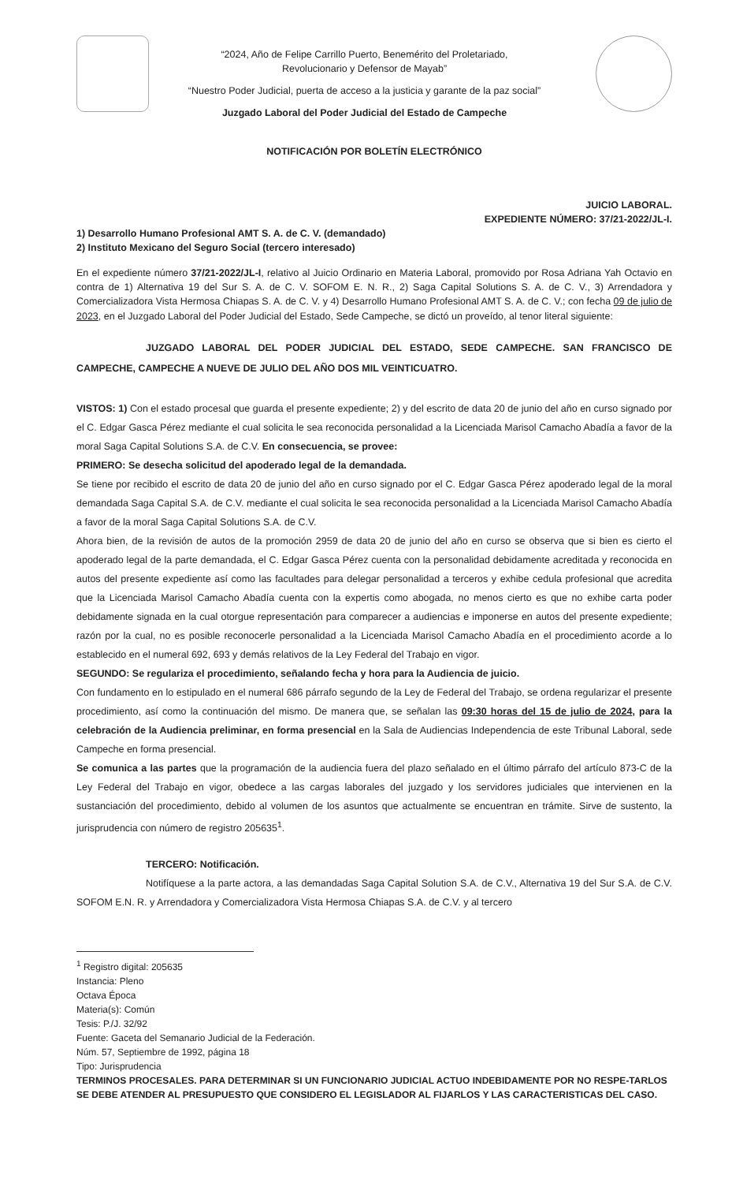“2024, Año de Felipe Carrillo Puerto, Benemérito del Proletariado,
Revolucionario y Defensor de Mayab”
“Nuestro Poder Judicial, puerta de acceso a la justicia y garante de la paz social”
Juzgado Laboral del Poder Judicial del Estado de Campeche
NOTIFICACIÓN POR BOLETÍN ELECTRÓNICO
JUICIO LABORAL.
EXPEDIENTE NÚMERO: 37/21-2022/JL-I.
1) Desarrollo Humano Profesional AMT S. A. de C. V. (demandado)
2) Instituto Mexicano del Seguro Social (tercero interesado)
En el expediente número 37/21-2022/JL-I, relativo al Juicio Ordinario en Materia Laboral, promovido por Rosa Adriana Yah Octavio en contra de 1) Alternativa 19 del Sur S. A. de C. V. SOFOM E. N. R., 2) Saga Capital Solutions S. A. de C. V., 3) Arrendadora y Comercializadora Vista Hermosa Chiapas S. A. de C. V. y 4) Desarrollo Humano Profesional AMT S. A. de C. V.; con fecha 09 de julio de 2023, en el Juzgado Laboral del Poder Judicial del Estado, Sede Campeche, se dictó un proveído, al tenor literal siguiente:
JUZGADO LABORAL DEL PODER JUDICIAL DEL ESTADO, SEDE CAMPECHE. SAN FRANCISCO DE CAMPECHE, CAMPECHE A NUEVE DE JULIO DEL AÑO DOS MIL VEINTICUATRO.
VISTOS: 1) Con el estado procesal que guarda el presente expediente; 2) y del escrito de data 20 de junio del año en curso signado por el C. Edgar Gasca Pérez mediante el cual solicita le sea reconocida personalidad a la Licenciada Marisol Camacho Abadía a favor de la moral Saga Capital Solutions S.A. de C.V. En consecuencia, se provee:
PRIMERO: Se desecha solicitud del apoderado legal de la demandada.
Se tiene por recibido el escrito de data 20 de junio del año en curso signado por el C. Edgar Gasca Pérez apoderado legal de la moral demandada Saga Capital S.A. de C.V. mediante el cual solicita le sea reconocida personalidad a la Licenciada Marisol Camacho Abadía a favor de la moral Saga Capital Solutions S.A. de C.V.
Ahora bien, de la revisión de autos de la promoción 2959 de data 20 de junio del año en curso se observa que si bien es cierto el apoderado legal de la parte demandada, el C. Edgar Gasca Pérez cuenta con la personalidad debidamente acreditada y reconocida en autos del presente expediente así como las facultades para delegar personalidad a terceros y exhibe cedula profesional que acredita que la Licenciada Marisol Camacho Abadía cuenta con la expertis como abogada, no menos cierto es que no exhibe carta poder debidamente signada en la cual otorgue representación para comparecer a audiencias e imponerse en autos del presente expediente; razón por la cual, no es posible reconocerle personalidad a la Licenciada Marisol Camacho Abadía en el procedimiento acorde a lo establecido en el numeral 692, 693 y demás relativos de la Ley Federal del Trabajo en vigor.
SEGUNDO: Se regulariza el procedimiento, señalando fecha y hora para la Audiencia de juicio.
Con fundamento en lo estipulado en el numeral 686 párrafo segundo de la Ley de Federal del Trabajo, se ordena regularizar el presente procedimiento, así como la continuación del mismo. De manera que, se señalan las 09:30 horas del 15 de julio de 2024, para la celebración de la Audiencia preliminar, en forma presencial en la Sala de Audiencias Independencia de este Tribunal Laboral, sede Campeche en forma presencial.
Se comunica a las partes que la programación de la audiencia fuera del plazo señalado en el último párrafo del artículo 873-C de la Ley Federal del Trabajo en vigor, obedece a las cargas laborales del juzgado y los servidores judiciales que intervienen en la sustanciación del procedimiento, debido al volumen de los asuntos que actualmente se encuentran en trámite. Sirve de sustento, la jurisprudencia con número de registro 205635<sup>1</sup>.
TERCERO: Notificación.
Notifíquese a la parte actora, a las demandadas Saga Capital Solution S.A. de C.V., Alternativa 19 del Sur S.A. de C.V. SOFOM E.N. R. y Arrendadora y Comercializadora Vista Hermosa Chiapas S.A. de C.V. y al tercero
<sup>1</sup> Registro digital: 205635
Instancia: Pleno
Octava Época
Materia(s): Común
Tesis: P./J. 32/92
Fuente: Gaceta del Semanario Judicial de la Federación.
Núm. 57, Septiembre de 1992, página 18
Tipo: Jurisprudencia
TERMINOS PROCESALES. PARA DETERMINAR SI UN FUNCIONARIO JUDICIAL ACTUO INDEBIDAMENTE POR NO RESPE-TARLOS SE DEBE ATENDER AL PRESUPUESTO QUE CONSIDERO EL LEGISLADOR AL FIJARLOS Y LAS CARACTERISTICAS DEL CASO.